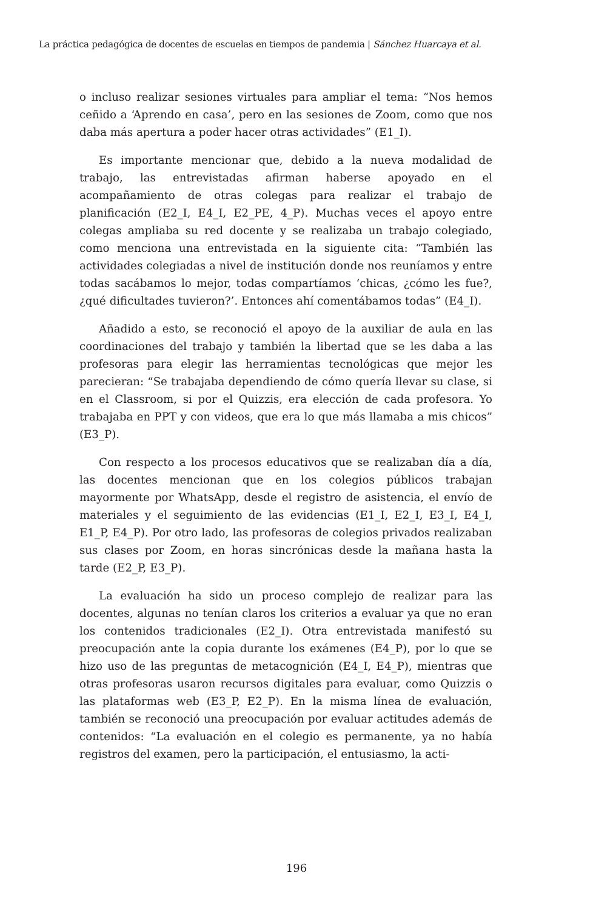La práctica pedagógica de docentes de escuelas en tiempos de pandemia | Sánchez Huarcaya et al.
o incluso realizar sesiones virtuales para ampliar el tema: “Nos hemos ceñido a ‘Aprendo en casa’, pero en las sesiones de Zoom, como que nos daba más apertura a poder hacer otras actividades” (E1_I).
Es importante mencionar que, debido a la nueva modalidad de trabajo, las entrevistadas afirman haberse apoyado en el acompañamiento de otras colegas para realizar el trabajo de planificación (E2_I, E4_I, E2_PE, 4_P). Muchas veces el apoyo entre colegas ampliaba su red docente y se realizaba un trabajo colegiado, como menciona una entrevistada en la siguiente cita: “También las actividades colegiadas a nivel de institución donde nos reuníamos y entre todas sacábamos lo mejor, todas compartíamos ‘chicas, ¿cómo les fue?, ¿qué dificultades tuvieron?’. Entonces ahí comentábamos todas” (E4_I).
Añadido a esto, se reconoció el apoyo de la auxiliar de aula en las coordinaciones del trabajo y también la libertad que se les daba a las profesoras para elegir las herramientas tecnológicas que mejor les parecieran: “Se trabajaba dependiendo de cómo quería llevar su clase, si en el Classroom, si por el Quizzis, era elección de cada profesora. Yo trabajaba en PPT y con videos, que era lo que más llamaba a mis chicos” (E3_P).
Con respecto a los procesos educativos que se realizaban día a día, las docentes mencionan que en los colegios públicos trabajan mayormente por WhatsApp, desde el registro de asistencia, el envío de materiales y el seguimiento de las evidencias (E1_I, E2_I, E3_I, E4_I, E1_P, E4_P). Por otro lado, las profesoras de colegios privados realizaban sus clases por Zoom, en horas sincrónicas desde la mañana hasta la tarde (E2_P, E3_P).
La evaluación ha sido un proceso complejo de realizar para las docentes, algunas no tenían claros los criterios a evaluar ya que no eran los contenidos tradicionales (E2_I). Otra entrevistada manifestó su preocupación ante la copia durante los exámenes (E4_P), por lo que se hizo uso de las preguntas de metacognición (E4_I, E4_P), mientras que otras profesoras usaron recursos digitales para evaluar, como Quizzis o las plataformas web (E3_P, E2_P). En la misma línea de evaluación, también se reconoció una preocupación por evaluar actitudes además de contenidos: “La evaluación en el colegio es permanente, ya no había registros del examen, pero la participación, el entusiasmo, la acti-
196